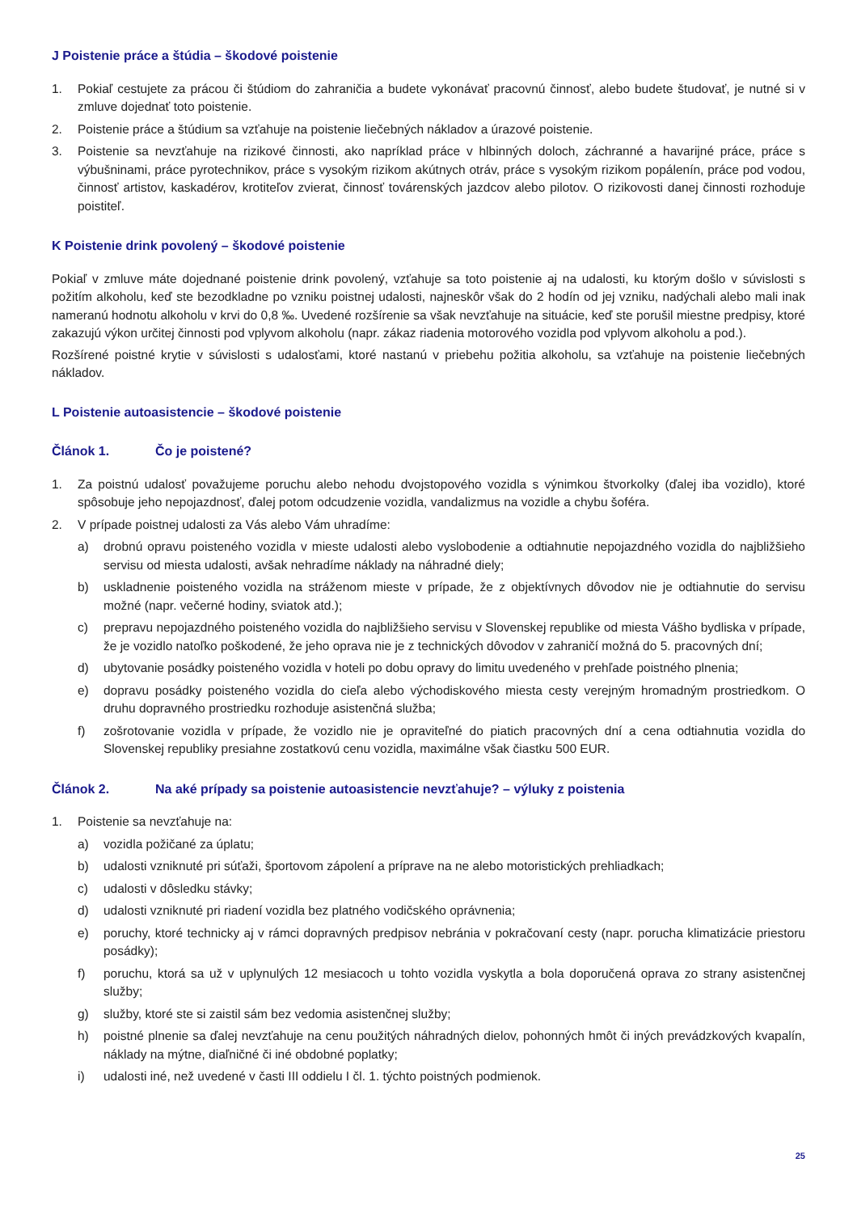J Poistenie práce a štúdia – škodové poistenie
1. Pokiaľ cestujete za prácou či štúdiom do zahraničia a budete vykonávať pracovnú činnosť, alebo budete študovať, je nutné si v zmluve dojednať toto poistenie.
2. Poistenie práce a štúdium sa vzťahuje na poistenie liečebných nákladov a úrazové poistenie.
3. Poistenie sa nevzťahuje na rizikové činnosti, ako napríklad práce v hlbinných doloch, záchranné a havarijné práce, práce s výbušninami, práce pyrotechnikov, práce s vysokým rizikom akútnych otráv, práce s vysokým rizikom popálenín, práce pod vodou, činnosť artistov, kaskadérov, krotiteľov zvierat, činnosť továrenských jazdcov alebo pilotov. O rizikovosti danej činnosti rozhoduje poistiteľ.
K Poistenie drink povolený – škodové poistenie
Pokiaľ v zmluve máte dojednané poistenie drink povolený, vzťahuje sa toto poistenie aj na udalosti, ku ktorým došlo v súvislosti s požitím alkoholu, keď ste bezodkladne po vzniku poistnej udalosti, najneskôr však do 2 hodín od jej vzniku, nadýchali alebo mali inak nameranú hodnotu alkoholu v krvi do 0,8 ‰. Uvedené rozšírenie sa však nevzťahuje na situácie, keď ste porušil miestne predpisy, ktoré zakazujú výkon určitej činnosti pod vplyvom alkoholu (napr. zákaz riadenia motorového vozidla pod vplyvom alkoholu a pod.).
Rozšírené poistné krytie v súvislosti s udalosťami, ktoré nastanú v priebehu požitia alkoholu, sa vzťahuje na poistenie liečebných nákladov.
L Poistenie autoasistencie – škodové poistenie
Článok 1. Čo je poistené?
1. Za poistnú udalosť považujeme poruchu alebo nehodu dvojstopového vozidla s výnimkou štvorkolky (ďalej iba vozidlo), ktoré spôsobuje jeho nepojazdnosť, ďalej potom odcudzenie vozidla, vandalizmus na vozidle a chybu šoféra.
2. V prípade poistnej udalosti za Vás alebo Vám uhradíme:
a) drobnú opravu poisteného vozidla v mieste udalosti alebo vyslobodenie a odtiahnutie nepojazdného vozidla do najbližšieho servisu od miesta udalosti, avšak nehradíme náklady na náhradné diely;
b) uskladnenie poisteného vozidla na stráženom mieste v prípade, že z objektívnych dôvodov nie je odtiahnutie do servisu možné (napr. večerné hodiny, sviatok atd.);
c) prepravu nepojazdného poisteného vozidla do najbližšieho servisu v Slovenskej republike od miesta Vášho bydliska v prípade, že je vozidlo natoľko poškodené, že jeho oprava nie je z technických dôvodov v zahraničí možná do 5. pracovných dní;
d) ubytovanie posádky poisteného vozidla v hoteli po dobu opravy do limitu uvedeného v prehľade poistného plnenia;
e) dopravu posádky poisteného vozidla do cieľa alebo východiskového miesta cesty verejným hromadným prostriedkom. O druhu dopravného prostriedku rozhoduje asistenčná služba;
f) zošrotovanie vozidla v prípade, že vozidlo nie je opraviteľné do piatich pracovných dní a cena odtiahnutia vozidla do Slovenskej republiky presiahne zostatkovú cenu vozidla, maximálne však čiastku 500 EUR.
Článok 2. Na aké prípady sa poistenie autoasistencie nevzťahuje? – výluky z poistenia
1. Poistenie sa nevzťahuje na:
a) vozidla požičané za úplatu;
b) udalosti vzniknuté pri súťaži, športovom zápolení a príprave na ne alebo motoristických prehliadkach;
c) udalosti v dôsledku stávky;
d) udalosti vzniknuté pri riadení vozidla bez platného vodičského oprávnenia;
e) poruchy, ktoré technicky aj v rámci dopravných predpisov nebránia v pokračovaní cesty (napr. porucha klimatizácie priestoru posádky);
f) poruchu, ktorá sa už v uplynulých 12 mesiacoch u tohto vozidla vyskytla a bola doporučená oprava zo strany asistenčnej služby;
g) služby, ktoré ste si zaistil sám bez vedomia asistenčnej služby;
h) poistné plnenie sa ďalej nevzťahuje na cenu použitých náhradných dielov, pohonných hmôt či iných prevádzkových kvapalín, náklady na mýtne, diaľničné či iné obdobné poplatky;
i) udalosti iné, než uvedené v časti III oddielu I čl. 1. týchto poistných podmienok.
25